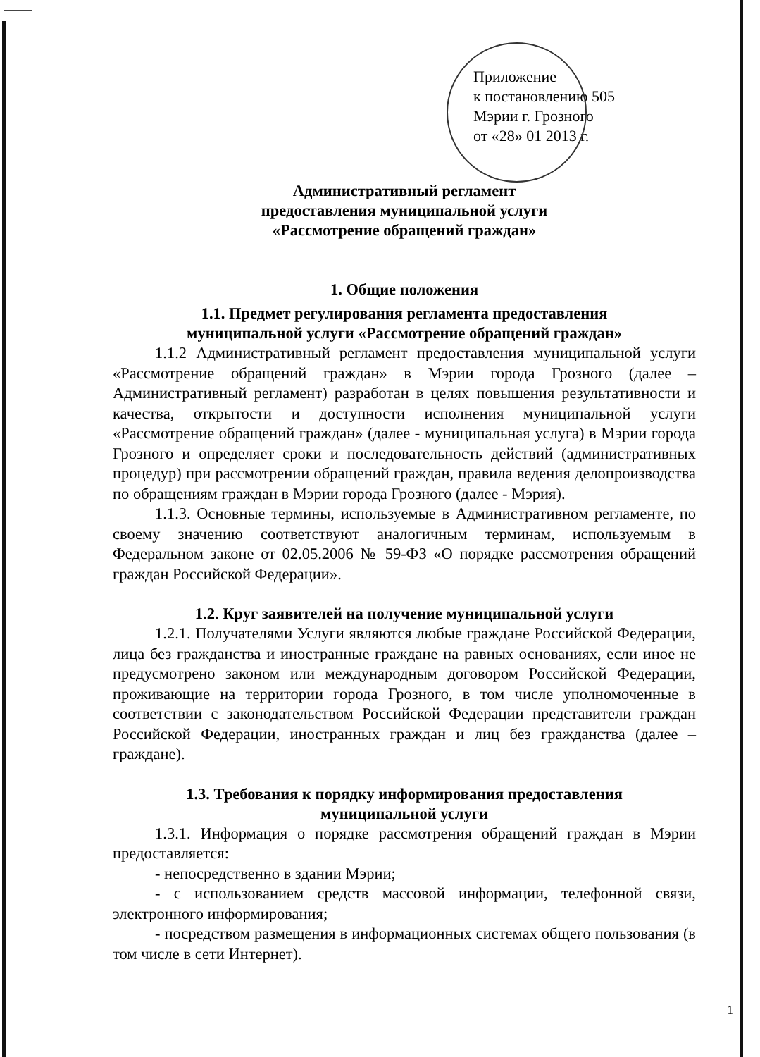Приложение
к постановлению 505
Мэрии г. Грозного
от «28» 01 2013 г.
Административный регламент
предоставления муниципальной услуги
«Рассмотрение обращений граждан»
1. Общие положения
1.1. Предмет регулирования регламента предоставления
муниципальной услуги «Рассмотрение обращений граждан»
1.1.2 Административный регламент предоставления муниципальной услуги «Рассмотрение обращений граждан» в Мэрии города Грозного (далее – Административный регламент) разработан в целях повышения результативности и качества, открытости и доступности исполнения муниципальной услуги «Рассмотрение обращений граждан» (далее - муниципальная услуга) в Мэрии города Грозного и определяет сроки и последовательность действий (административных процедур) при рассмотрении обращений граждан, правила ведения делопроизводства по обращениям граждан в Мэрии города Грозного (далее - Мэрия).
1.1.3. Основные термины, используемые в Административном регламенте, по своему значению соответствуют аналогичным терминам, используемым в Федеральном законе от 02.05.2006 № 59-ФЗ «О порядке рассмотрения обращений граждан Российской Федерации».
1.2. Круг заявителей на получение муниципальной услуги
1.2.1. Получателями Услуги являются любые граждане Российской Федерации, лица без гражданства и иностранные граждане на равных основаниях, если иное не предусмотрено законом или международным договором Российской Федерации, проживающие на территории города Грозного, в том числе уполномоченные в соответствии с законодательством Российской Федерации представители граждан Российской Федерации, иностранных граждан и лиц без гражданства (далее – граждане).
1.3. Требования к порядку информирования предоставления
муниципальной услуги
1.3.1. Информация о порядке рассмотрения обращений граждан в Мэрии предоставляется:
- непосредственно в здании Мэрии;
- с использованием средств массовой информации, телефонной связи, электронного информирования;
- посредством размещения в информационных системах общего пользования (в том числе в сети Интернет).
1